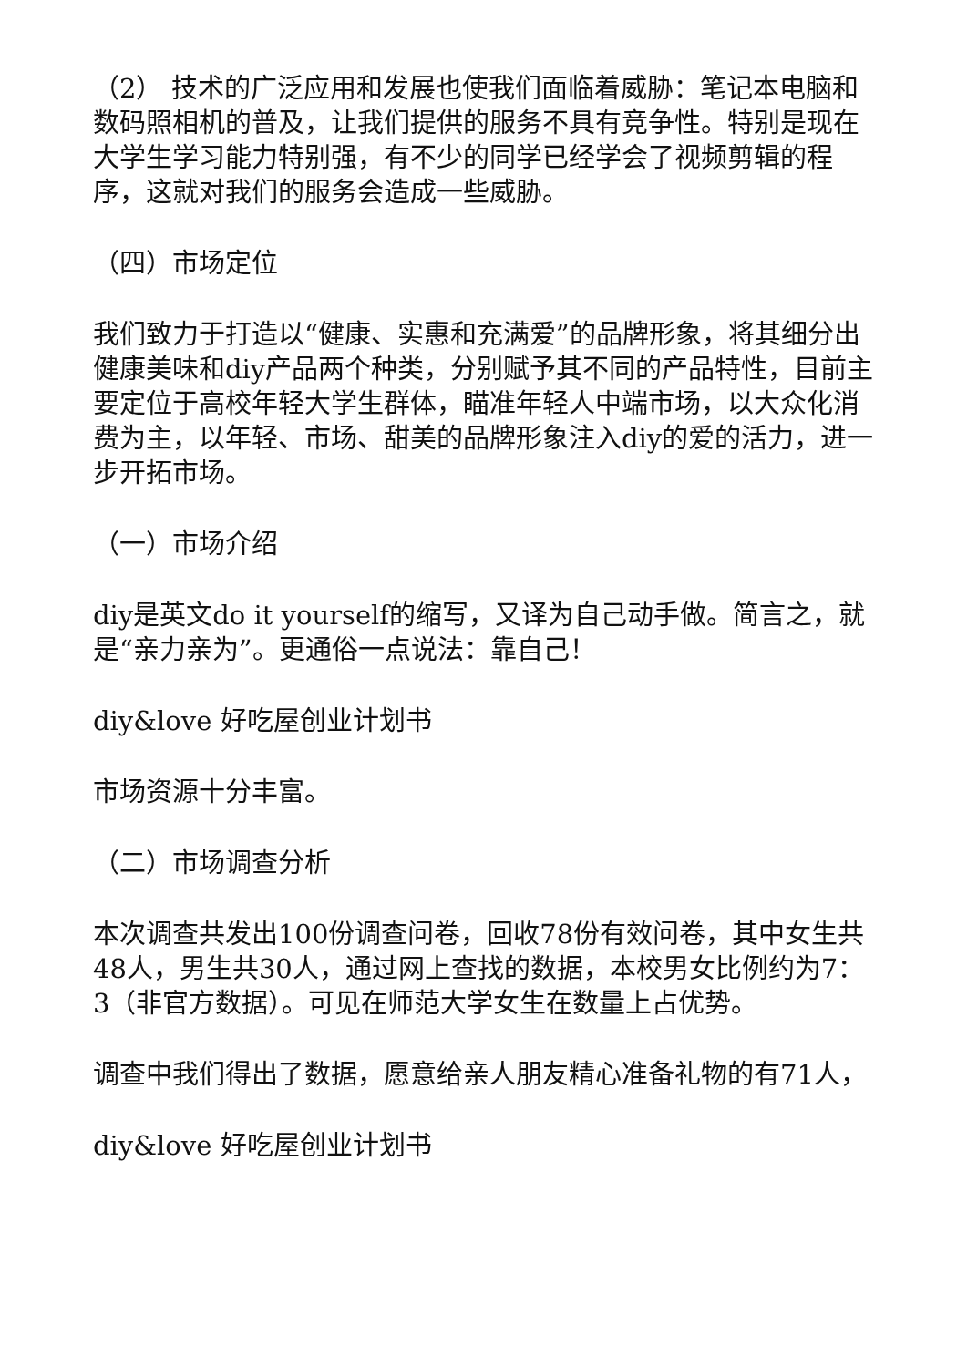（2） 技术的广泛应用和发展也使我们面临着威胁：笔记本电脑和数码照相机的普及，让我们提供的服务不具有竞争性。特别是现在大学生学习能力特别强，有不少的同学已经学会了视频剪辑的程序，这就对我们的服务会造成一些威胁。
（四）市场定位
我们致力于打造以“健康、实惠和充满爱”的品牌形象，将其细分出健康美味和diy产品两个种类，分别赋予其不同的产品特性，目前主要定位于高校年轻大学生群体，瞄准年轻人中端市场，以大众化消费为主，以年轻、市场、甜美的品牌形象注入diy的爱的活力，进一步开拓市场。
（一）市场介绍
diy是英文do it yourself的缩写，又译为自己动手做。简言之，就是“亲力亲为”。更通俗一点说法：靠自己！
diy&love 好吃屋创业计划书
市场资源十分丰富。
（二）市场调查分析
本次调查共发出100份调查问卷，回收78份有效问卷，其中女生共48人，男生共30人，通过网上查找的数据，本校男女比例约为7：3（非官方数据）。可见在师范大学女生在数量上占优势。
调查中我们得出了数据，愿意给亲人朋友精心准备礼物的有71人，
diy&love 好吃屋创业计划书